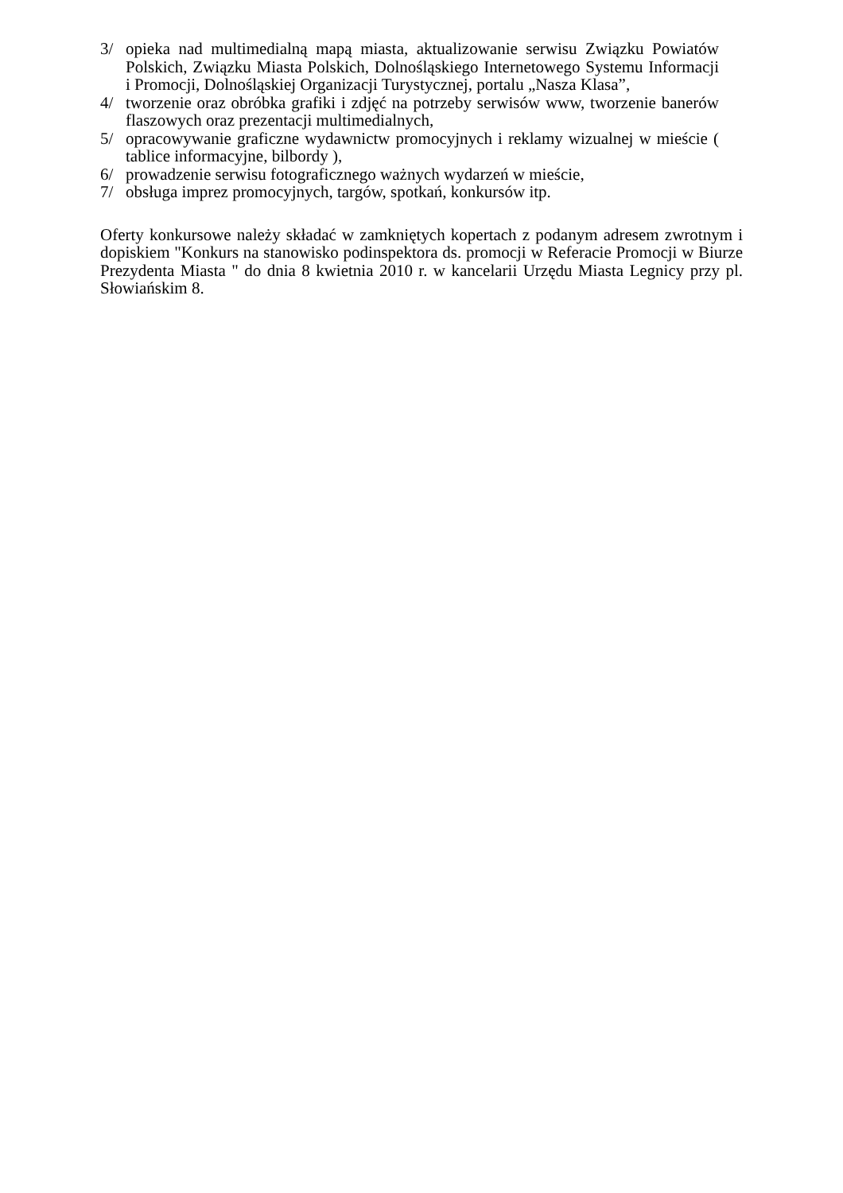3/ opieka nad multimedialną mapą miasta, aktualizowanie serwisu Związku Powiatów Polskich, Związku Miasta Polskich, Dolnośląskiego Internetowego Systemu Informacji i Promocji, Dolnośląskiej Organizacji Turystycznej, portalu „Nasza Klasa”,
4/ tworzenie oraz obróbka grafiki i zdjęć na potrzeby serwisów www, tworzenie banerów flaszowych oraz prezentacji multimedialnych,
5/ opracowywanie graficzne wydawnictw promocyjnych i reklamy wizualnej w mieście ( tablice informacyjne, bilbordy ),
6/ prowadzenie serwisu fotograficznego ważnych wydarzeń w mieście,
7/ obsługa imprez promocyjnych, targów, spotkań, konkursów itp.
Oferty konkursowe należy składać w zamkniętych kopertach z podanym adresem zwrotnym i dopiskiem "Konkurs na stanowisko podinspektora ds. promocji w Referacie Promocji w Biurze Prezydenta Miasta " do dnia 8 kwietnia 2010 r. w kancelarii Urzędu Miasta Legnicy przy pl. Słowiańskim 8.